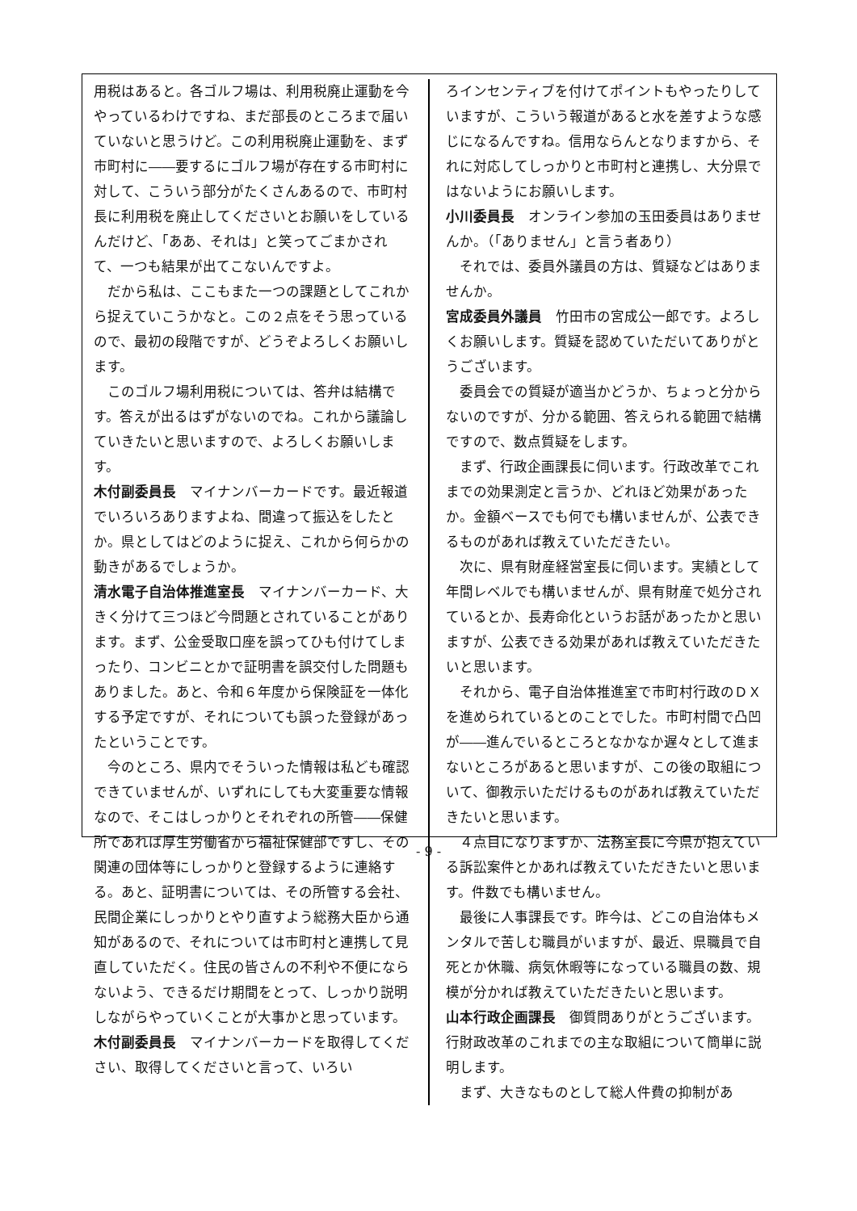用税はあると。各ゴルフ場は、利用税廃止運動を今やっているわけですね、まだ部長のところまで届いていないと思うけど。この利用税廃止運動を、まず市町村に――要するにゴルフ場が存在する市町村に対して、こういう部分がたくさんあるので、市町村長に利用税を廃止してくださいとお願いをしているんだけど、「ああ、それは」と笑ってごまかされて、一つも結果が出てこないんですよ。
だから私は、ここもまた一つの課題としてこれから捉えていこうかなと。この２点をそう思っているので、最初の段階ですが、どうぞよろしくお願いします。
このゴルフ場利用税については、答弁は結構です。答えが出るはずがないのでね。これから議論していきたいと思いますので、よろしくお願いします。
木付副委員長　マイナンバーカードです。最近報道でいろいろありますよね、間違って振込をしたとか。県としてはどのように捉え、これから何らかの動きがあるでしょうか。
清水電子自治体推進室長　マイナンバーカード、大きく分けて三つほど今問題とされていることがあります。まず、公金受取口座を誤ってひも付けてしまったり、コンビニとかで証明書を誤交付した問題もありました。あと、令和６年度から保険証を一体化する予定ですが、それについても誤った登録があったということです。
今のところ、県内でそういった情報は私ども確認できていませんが、いずれにしても大変重要な情報なので、そこはしっかりとそれぞれの所管――保健所であれば厚生労働省から福祉保健部ですし、その関連の団体等にしっかりと登録するように連絡する。あと、証明書については、その所管する会社、民間企業にしっかりとやり直すよう総務大臣から通知があるので、それについては市町村と連携して見直していただく。住民の皆さんの不利や不便にならないよう、できるだけ期間をとって、しっかり説明しながらやっていくことが大事かと思っています。
木付副委員長　マイナンバーカードを取得してください、取得してくださいと言って、いろい
ろインセンティブを付けてポイントもやったりしていますが、こういう報道があると水を差すような感じになるんですね。信用ならんとなりますから、それに対応してしっかりと市町村と連携し、大分県ではないようにお願いします。
小川委員長　オンライン参加の玉田委員はありませんか。（「ありません」と言う者あり）
それでは、委員外議員の方は、質疑などはありませんか。
宮成委員外議員　竹田市の宮成公一郎です。よろしくお願いします。質疑を認めていただいてありがとうございます。
委員会での質疑が適当かどうか、ちょっと分からないのですが、分かる範囲、答えられる範囲で結構ですので、数点質疑をします。
まず、行政企画課長に伺います。行政改革でこれまでの効果測定と言うか、どれほど効果があったか。金額ベースでも何でも構いませんが、公表できるものがあれば教えていただきたい。
次に、県有財産経営室長に伺います。実績として年間レベルでも構いませんが、県有財産で処分されているとか、長寿命化というお話があったかと思いますが、公表できる効果があれば教えていただきたいと思います。
それから、電子自治体推進室で市町村行政のＤＸを進められているとのことでした。市町村間で凸凹が――進んでいるところとなかなか遅々として進まないところがあると思いますが、この後の取組について、御教示いただけるものがあれば教えていただきたいと思います。
４点目になりますか、法務室長に今県が抱えている訴訟案件とかあれば教えていただきたいと思います。件数でも構いません。
最後に人事課長です。昨今は、どこの自治体もメンタルで苦しむ職員がいますが、最近、県職員で自死とか休職、病気休暇等になっている職員の数、規模が分かれば教えていただきたいと思います。
山本行政企画課長　御質問ありがとうございます。行財政改革のこれまでの主な取組について簡単に説明します。
まず、大きなものとして総人件費の抑制があ
- 9 -